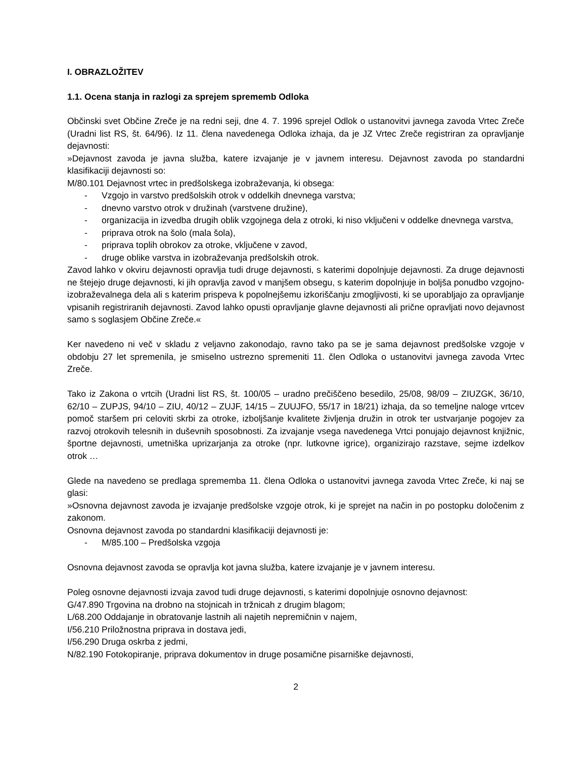I. OBRAZLOŽITEV
1.1. Ocena stanja in razlogi za sprejem sprememb Odloka
Občinski svet Občine Zreče je na redni seji, dne 4. 7. 1996 sprejel Odlok o ustanovitvi javnega zavoda Vrtec Zreče (Uradni list RS, št. 64/96). Iz 11. člena navedenega Odloka izhaja, da je JZ Vrtec Zreče registriran za opravljanje dejavnosti:
»Dejavnost zavoda je javna služba, katere izvajanje je v javnem interesu. Dejavnost zavoda po standardni klasifikaciji dejavnosti so:
M/80.101 Dejavnost vrtec in predšolskega izobraževanja, ki obsega:
- Vzgojo in varstvo predšolskih otrok v oddelkih dnevnega varstva;
- dnevno varstvo otrok v družinah (varstvene družine),
- organizacija in izvedba drugih oblik vzgojnega dela z otroki, ki niso vključeni v oddelke dnevnega varstva,
- priprava otrok na šolo (mala šola),
- priprava toplih obrokov za otroke, vključene v zavod,
- druge oblike varstva in izobraževanja predšolskih otrok.
Zavod lahko v okviru dejavnosti opravlja tudi druge dejavnosti, s katerimi dopolnjuje dejavnosti. Za druge dejavnosti ne štejejo druge dejavnosti, ki jih opravlja zavod v manjšem obsegu, s katerim dopolnjuje in boljša ponudbo vzgojno-izobraževalnega dela ali s katerim prispeva k popolnejšemu izkoriščanju zmogljivosti, ki se uporabljajo za opravljanje vpisanih registriranih dejavnosti. Zavod lahko opusti opravljanje glavne dejavnosti ali prične opravljati novo dejavnost samo s soglasjem Občine Zreče.«
Ker navedeno ni več v skladu z veljavno zakonodajo, ravno tako pa se je sama dejavnost predšolske vzgoje v obdobju 27 let spremenila, je smiselno ustrezno spremeniti 11. člen Odloka o ustanovitvi javnega zavoda Vrtec Zreče.
Tako iz Zakona o vrtcih (Uradni list RS, št. 100/05 – uradno prečiščeno besedilo, 25/08, 98/09 – ZIUZGK, 36/10, 62/10 – ZUPJS, 94/10 – ZIU, 40/12 – ZUJF, 14/15 – ZUUJFO, 55/17 in 18/21) izhaja, da so temeljne naloge vrtcev pomoč staršem pri celoviti skrbi za otroke, izboljšanje kvalitete življenja družin in otrok ter ustvarjanje pogojev za razvoj otrokovih telesnih in duševnih sposobnosti. Za izvajanje vsega navedenega Vrtci ponujajo dejavnost knjižnic, športne dejavnosti, umetniška uprizarjanja za otroke (npr. lutkovne igrice), organizirajo razstave, sejme izdelkov otrok …
Glede na navedeno se predlaga sprememba 11. člena Odloka o ustanovitvi javnega zavoda Vrtec Zreče, ki naj se glasi:
»Osnovna dejavnost zavoda je izvajanje predšolske vzgoje otrok, ki je sprejet na način in po postopku določenim z zakonom.
Osnovna dejavnost zavoda po standardni klasifikaciji dejavnosti je:
- M/85.100 – Predšolska vzgoja
Osnovna dejavnost zavoda se opravlja kot javna služba, katere izvajanje je v javnem interesu.
Poleg osnovne dejavnosti izvaja zavod tudi druge dejavnosti, s katerimi dopolnjuje osnovno dejavnost:
G/47.890 Trgovina na drobno na stojnicah in tržnicah z drugim blagom;
L/68.200 Oddajanje in obratovanje lastnih ali najetih nepremičnin v najem,
I/56.210 Priložnostna priprava in dostava jedi,
I/56.290 Druga oskrba z jedmi,
N/82.190 Fotokopiranje, priprava dokumentov in druge posamične pisarniške dejavnosti,
2